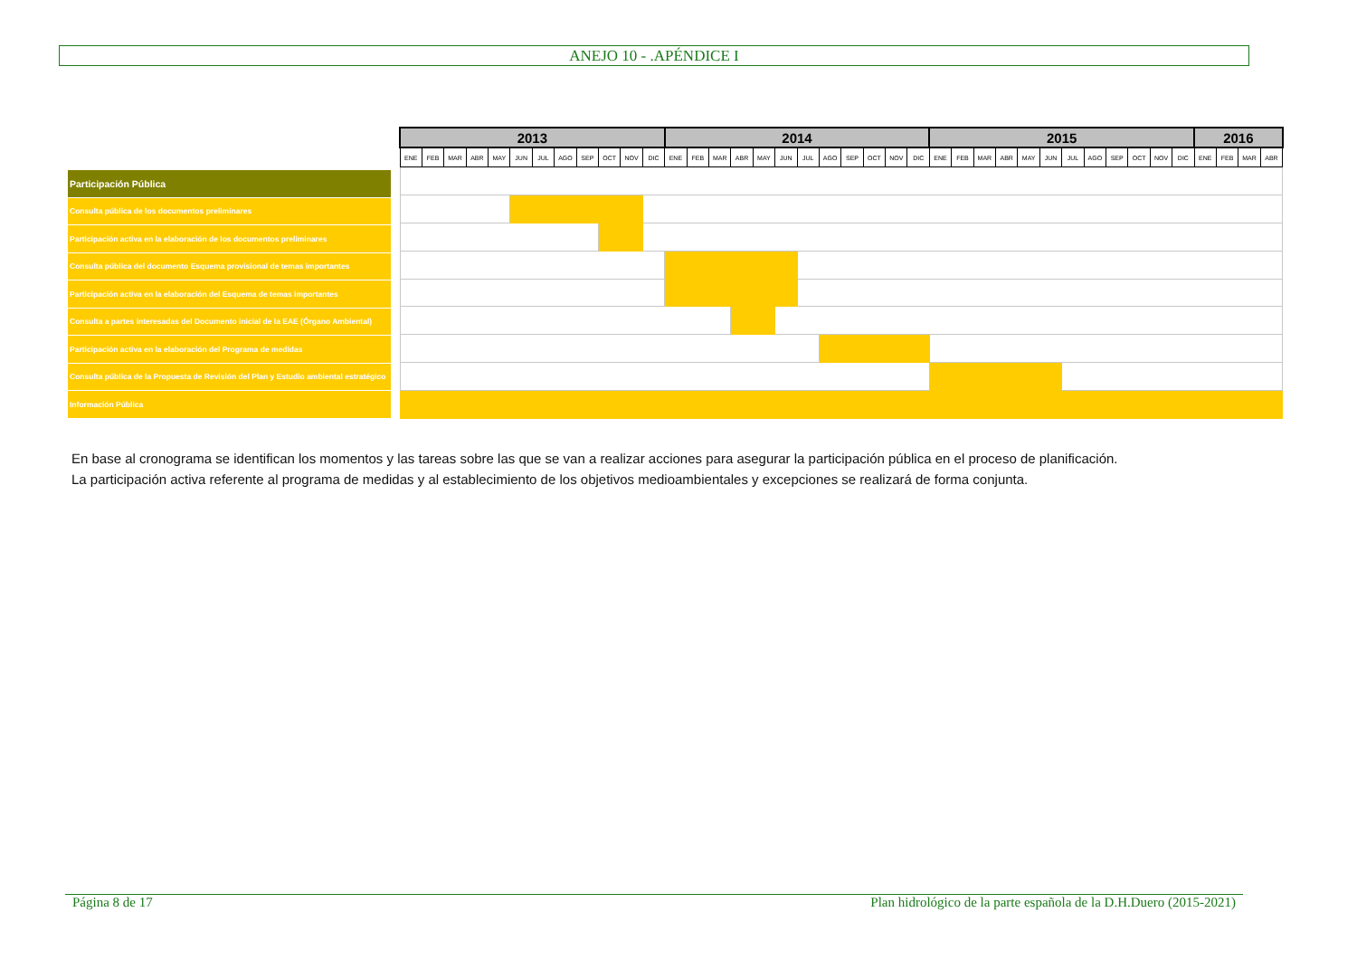ANEJO 10 - .APÉNDICE I
Participación Pública
Consulta pública de los documentos preliminares
Participación activa en la elaboración de los documentos preliminares
Consulta pública del documento Esquema provisional de temas importantes
Participación activa en la elaboración del Esquema de temas importantes
Consulta a partes interesadas del Documento inicial de la EAE (Órgano Ambiental)
Participación activa en la elaboración del Programa de medidas
Consulta pública de la Propuesta de Revisión del Plan y Estudio ambiental estratégico
Información Pública
| 2013 | | | | | | | | | | | | 2014 | | | | | | | | | | | | 2015 | | | | | | | | | | | | 2016 | | | |
| --- | --- | --- | --- | --- | --- | --- | --- | --- | --- | --- | --- | --- | --- | --- | --- | --- | --- | --- | --- | --- | --- | --- | --- | --- | --- | --- | --- | --- | --- | --- | --- | --- | --- | --- | --- | --- | --- | --- | --- |
| ENE | FEB | MAR | ABR | MAY | JUN | JUL | AGO | SEP | OCT | NOV | DIC | ENE | FEB | MAR | ABR | MAY | JUN | JUL | AGO | SEP | OCT | NOV | DIC | ENE | FEB | MAR | ABR | MAY | JUN | JUL | AGO | SEP | OCT | NOV | DIC | ENE | FEB | MAR | ABR |
En base al cronograma se identifican los momentos y las tareas sobre las que se van a realizar acciones para asegurar la participación pública en el proceso de planificación.
La participación activa referente al programa de medidas y al establecimiento de los objetivos medioambientales y excepciones se realizará de forma conjunta.
Página 8 de 17 Plan hidrológico de la parte española de la D.H.Duero (2015-2021)